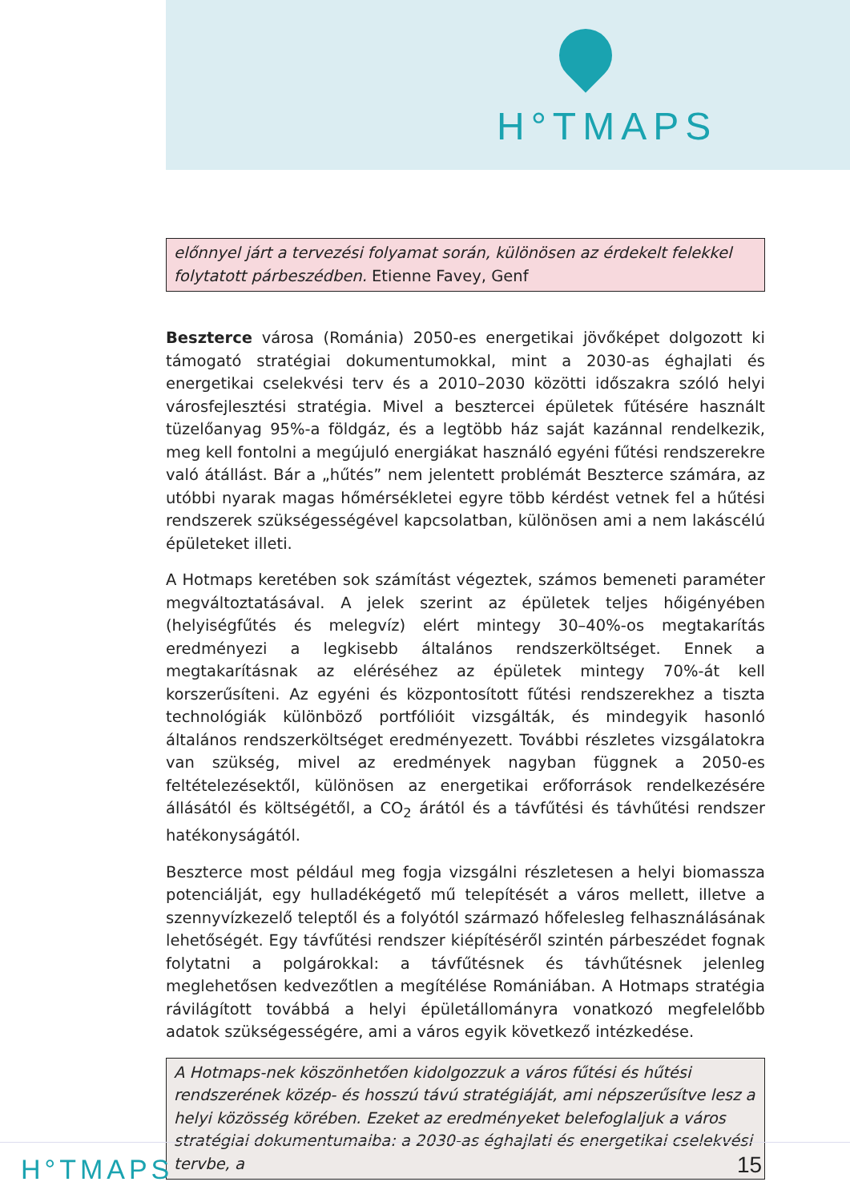H°TMAPS
előnnyel járt a tervezési folyamat során, különösen az érdekelt felekkel folytatott párbeszédben. Etienne Favey, Genf
Beszterce városa (Románia) 2050-es energetikai jövőképet dolgozott ki támogató stratégiai dokumentumokkal, mint a 2030-as éghajlati és energetikai cselekvési terv és a 2010–2030 közötti időszakra szóló helyi városfejlesztési stratégia. Mivel a besztercei épületek fűtésére használt tüzelőanyag 95%-a földgáz, és a legtöbb ház saját kazánnal rendelkezik, meg kell fontolni a megújuló energiákat használó egyéni fűtési rendszerekre való átállást. Bár a „hűtés” nem jelentett problémát Beszterce számára, az utóbbi nyarak magas hőmérsékletei egyre több kérdést vetnek fel a hűtési rendszerek szükségességével kapcsolatban, különösen ami a nem lakáscélú épületeket illeti.
A Hotmaps keretében sok számítást végeztek, számos bemeneti paraméter megváltoztatásával. A jelek szerint az épületek teljes hőigényében (helyiségfűtés és melegvíz) elért mintegy 30–40%-os megtakarítás eredményezi a legkisebb általános rendszerköltséget. Ennek a megtakarításnak az eléréséhez az épületek mintegy 70%-át kell korszerűsíteni. Az egyéni és központosított fűtési rendszerekhez a tiszta technológiák különböző portfólióit vizsgálták, és mindegyik hasonló általános rendszerköltséget eredményezett. További részletes vizsgálatokra van szükség, mivel az eredmények nagyban függnek a 2050-es feltételezésektől, különösen az energetikai erőforrások rendelkezésére állásától és költségétől, a CO<sub>2</sub> árától és a távfűtési és távhűtési rendszer hatékonyságától.
Beszterce most például meg fogja vizsgálni részletesen a helyi biomassza potenciálját, egy hulladékégető mű telepítését a város mellett, illetve a szennyvízkezelő teleptől és a folyótól származó hőfelesleg felhasználásának lehetőségét. Egy távfűtési rendszer kiépítéséről szintén párbeszédet fognak folytatni a polgárokkal: a távfűtésnek és távhűtésnek jelenleg meglehetősen kedvezőtlen a megítélése Romániában. A Hotmaps stratégia rávilágított továbbá a helyi épületállományra vonatkozó megfelelőbb adatok szükségességére, ami a város egyik következő intézkedése.
A Hotmaps-nek köszönhetően kidolgozzuk a város fűtési és hűtési rendszerének közép- és hosszú távú stratégiáját, ami népszerűsítve lesz a helyi közösség körében. Ezeket az eredményeket belefoglaljuk a város stratégiai dokumentumaiba: a 2030-as éghajlati és energetikai cselekvési tervbe, a
H°TMAPS 15